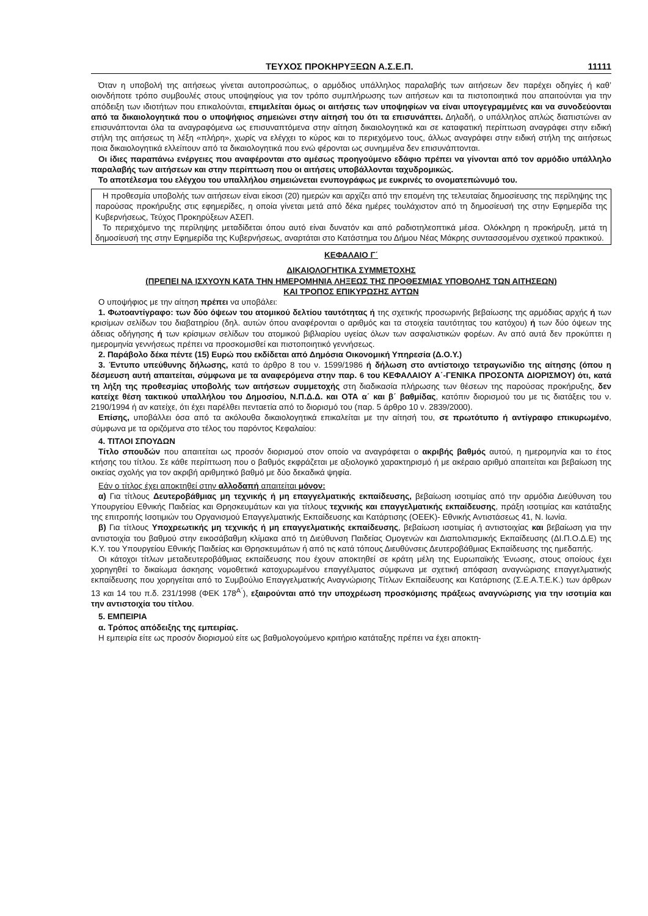ΤΕΥΧΟΣ ΠΡΟΚΗΡΥΞΕΩΝ Α.Σ.Ε.Π. 11111
Όταν η υποβολή της αιτήσεως γίνεται αυτοπροσώπως, ο αρμόδιος υπάλληλος παραλαβής των αιτήσεων δεν παρέχει οδηγίες ή καθ’ οιονδήποτε τρόπο συμβουλές στους υποψηφίους για τον τρόπο συμπλήρωσης των αιτήσεων και τα πιστοποιητικά που απαιτούνται για την απόδειξη των ιδιοτήτων που επικαλούνται, επιμελείται όμως οι αιτήσεις των υποψηφίων να είναι υπογεγραμμένες και να συνοδεύονται από τα δικαιολογητικά που ο υποψήφιος σημειώνει στην αίτησή του ότι τα επισυνάπτει. Δηλαδή, ο υπάλληλος απλώς διαπιστώνει αν επισυνάπτονται όλα τα αναγραφόμενα ως επισυναπτόμενα στην αίτηση δικαιολογητικά και σε καταφατική περίπτωση αναγράφει στην ειδική στήλη της αιτήσεως τη λέξη «πλήρη», χωρίς να ελέγχει το κύρος και το περιεχόμενο τους, άλλως αναγράφει στην ειδική στήλη της αιτήσεως ποια δικαιολογητικά ελλείπουν από τα δικαιολογητικά που ενώ φέρονται ως συνημμένα δεν επισυνάπτονται.
Οι ίδιες παραπάνω ενέργειες που αναφέρονται στο αμέσως προηγούμενο εδάφιο πρέπει να γίνονται από τον αρμόδιο υπάλληλο παραλαβής των αιτήσεων και στην περίπτωση που οι αιτήσεις υποβάλλονται ταχυδρομικώς.
Το αποτέλεσμα του ελέγχου του υπαλλήλου σημειώνεται ενυπογράφως με ευκρινές το ονοματεπώνυμό του.
Η προθεσμία υποβολής των αιτήσεων είναι είκοσι (20) ημερών και αρχίζει από την επομένη της τελευταίας δημοσίευσης της περίληψης της παρούσας προκήρυξης στις εφημερίδες, η οποία γίνεται μετά από δέκα ημέρες τουλάχιστον από τη δημοσίευσή της στην Εφημερίδα της Κυβερνήσεως, Τεύχος Προκηρύξεων ΑΣΕΠ.
Το περιεχόμενο της περίληψης μεταδίδεται όπου αυτό είναι δυνατόν και από ραδιοτηλεοπτικά μέσα. Ολόκληρη η προκήρυξη, μετά τη δημοσίευσή της στην Εφημερίδα της Κυβερνήσεως, αναρτάται στο Κατάστημα του Δήμου Νέας Μάκρης συντασσομένου σχετικού πρακτικού.
ΚΕΦΑΛΑΙΟ Γ΄
ΔΙΚΑΙΟΛΟΓΗΤΙΚΑ ΣΥΜΜΕΤΟΧΗΣ
(ΠΡΕΠΕΙ ΝΑ ΙΣΧΥΟΥΝ ΚΑΤΑ ΤΗΝ ΗΜΕΡΟΜΗΝΙΑ ΛΗΞΕΩΣ ΤΗΣ ΠΡΟΘΕΣΜΙΑΣ ΥΠΟΒΟΛΗΣ ΤΩΝ ΑΙΤΗΣΕΩΝ)
ΚΑΙ ΤΡΟΠΟΣ ΕΠΙΚΥΡΩΣΗΣ ΑΥΤΩΝ
Ο υποψήφιος με την αίτηση πρέπει να υποβάλει:
1. Φωτοαντίγραφο: των δύο όψεων του ατομικού δελτίου ταυτότητας ή της σχετικής προσωρινής βεβαίωσης της αρμόδιας αρχής ή των κρισίμων σελίδων του διαβατηρίου (δηλ. αυτών όπου αναφέρονται ο αριθμός και τα στοιχεία ταυτότητας του κατόχου) ή των δύο όψεων της άδειας οδήγησης ή των κρίσιμων σελίδων του ατομικού βιβλιαρίου υγείας όλων των ασφαλιστικών φορέων. Αν από αυτά δεν προκύπτει η ημερομηνία γεννήσεως πρέπει να προσκομισθεί και πιστοποιητικό γεννήσεως.
2. Παράβολο δέκα πέντε (15) Ευρώ που εκδίδεται από Δημόσια Οικονομική Υπηρεσία (Δ.Ο.Υ.)
3. Έντυπο υπεύθυνης δήλωσης, κατά το άρθρο 8 του ν. 1599/1986 ή δήλωση στο αντίστοιχο τετραγωνίδιο της αίτησης (όπου η δέσμευση αυτή απαιτείται, σύμφωνα με τα αναφερόμενα στην παρ. 6 του ΚΕΦΑΛΑΙΟΥ Α΄-ΓΕΝΙΚΑ ΠΡΟΣΟΝΤΑ ΔΙΟΡΙΣΜΟΥ) ότι, κατά τη λήξη της προθεσμίας υποβολής των αιτήσεων συμμετοχής στη διαδικασία πλήρωσης των θέσεων της παρούσας προκήρυξης, δεν κατείχε θέση τακτικού υπαλλήλου του Δημοσίου, Ν.Π.Δ.Δ. και ΟΤΑ α΄ και β΄ βαθμίδας, κατόπιν διορισμού του με τις διατάξεις του ν. 2190/1994 ή αν κατείχε, ότι έχει παρέλθει πενταετία από το διορισμό του (παρ. 5 άρθρο 10 ν. 2839/2000).
Επίσης, υποβάλλει όσα από τα ακόλουθα δικαιολογητικά επικαλείται με την αίτησή του, σε πρωτότυπο ή αντίγραφο επικυρωμένο, σύμφωνα με τα οριζόμενα στο τέλος του παρόντος Κεφαλαίου:
4. ΤΙΤΛΟΙ ΣΠΟΥΔΩΝ
Τίτλο σπουδών που απαιτείται ως προσόν διορισμού στον οποίο να αναγράφεται ο ακριβής βαθμός αυτού, η ημερομηνία και το έτος κτήσης του τίτλου. Σε κάθε περίπτωση που ο βαθμός εκφράζεται με αξιολογικό χαρακτηρισμό ή με ακέραιο αριθμό απαιτείται και βεβαίωση της οικείας σχολής για τον ακριβή αριθμητικό βαθμό με δύο δεκαδικά ψηφία.
Εάν ο τίτλος έχει αποκτηθεί στην αλλοδαπή απαιτείται μόνον:
α) Για τίτλους Δευτεροβάθμιας μη τεχνικής ή μη επαγγελματικής εκπαίδευσης, βεβαίωση ισοτιμίας από την αρμόδια Διεύθυνση του Υπουργείου Εθνικής Παιδείας και Θρησκευμάτων και για τίτλους τεχνικής και επαγγελματικής εκπαίδευσης, πράξη ισοτιμίας και κατάταξης της επιτροπής Ισοτιμιών του Οργανισμού Επαγγελματικής Εκπαίδευσης και Κατάρτισης (ΟΕΕΚ)- Εθνικής Αντιστάσεως 41, Ν. Ιωνία.
β) Για τίτλους Υποχρεωτικής μη τεχνικής ή μη επαγγελματικής εκπαίδευσης, βεβαίωση ισοτιμίας ή αντιστοιχίας και βεβαίωση για την αντιστοιχία του βαθμού στην εικοσάβαθμη κλίμακα από τη Διεύθυνση Παιδείας Ομογενών και Διαπολιτισμικής Εκπαίδευσης (ΔΙ.Π.Ο.Δ.Ε) της Κ.Υ. του Υπουργείου Εθνικής Παιδείας και Θρησκευμάτων ή από τις κατά τόπους Διευθύνσεις Δευτεροβάθμιας Εκπαίδευσης της ημεδαπής.
Οι κάτοχοι τίτλων μεταδευτεροβάθμιας εκπαίδευσης που έχουν αποκτηθεί σε κράτη μέλη της Ευρωπαϊκής Ένωσης, στους οποίους έχει χορηγηθεί το δικαίωμα άσκησης νομοθετικά κατοχυρωμένου επαγγέλματος σύμφωνα με σχετική απόφαση αναγνώρισης επαγγελματικής εκπαίδευσης που χορηγείται από το Συμβούλιο Επαγγελματικής Αναγνώρισης Τίτλων Εκπαίδευσης και Κατάρτισης (Σ.Ε.Α.Τ.Ε.Κ.) των άρθρων 13 και 14 του π.δ. 231/1998 (ΦΕΚ 178<sup>Α΄</sup>), εξαιρούνται από την υποχρέωση προσκόμισης πράξεως αναγνώρισης για την ισοτιμία και την αντιστοιχία του τίτλου.
5. ΕΜΠΕΙΡΙΑ
α. Τρόπος απόδειξης της εμπειρίας.
Η εμπειρία είτε ως προσόν διορισμού είτε ως βαθμολογούμενο κριτήριο κατάταξης πρέπει να έχει αποκτη-